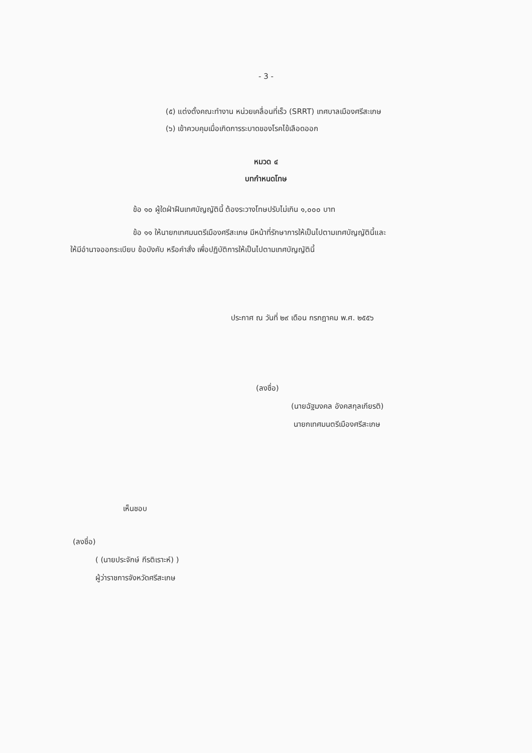- 3 -
(๕) แต่งตั้งคณะทำงาน หน่วยเคลื่อนที่เร็ว (SRRT) เทศบาลเมืองศรีสะเกษ
(๖) เข้าควบคุมเมื่อเกิดการระบาดของโรคไข้เลือดออก
หมวด ๔
บทกำหนดโทษ
ข้อ ๑๐ ผู้ใดฝ่าฝืนเทศบัญญัตินี้ ต้องระวางโทษปรับไม่เกิน ๑,๐๐๐ บาท
ข้อ ๑๑ ให้นายกเทศมนตรีเมืองศรีสะเกษ มีหน้าที่รักษาการให้เป็นไปตามเทศบัญญัตินี้และ
ให้มีอำนาจออกระเบียบ ข้อบังคับ หรือคำสั่ง เพื่อปฏิบัติการให้เป็นไปตามเทศบัญญัตินี้
ประกาศ ณ วันที่ ๒๙ เดือน กรกฎาคม พ.ศ. ๒๕๕๖
(ลงชื่อ)
(นายฉัฐมงคล อังคสกุลเกียรติ)
นายกเทศมนตรีเมืองศรีสะเกษ
เห็นชอบ
(ลงชื่อ)
( (นายประจักษ์ กีรติเราะห์) )
ผู้ว่าราชการจังหวัดศรีสะเกษ